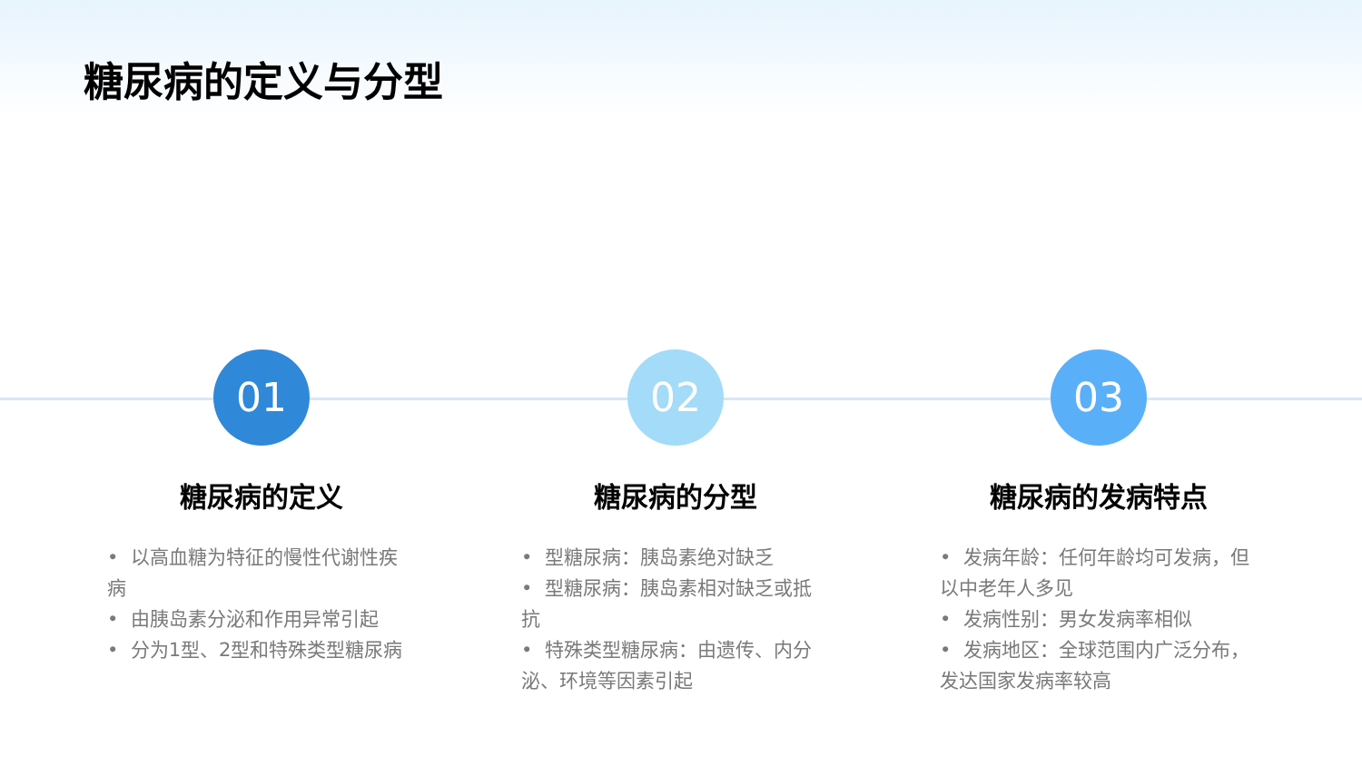糖尿病的定义与分型
01
糖尿病的定义
• 以高血糖为特征的慢性代谢性疾病
• 由胰岛素分泌和作用异常引起
• 分为1型、2型和特殊类型糖尿病
02
糖尿病的分型
• 型糖尿病：胰岛素绝对缺乏
• 型糖尿病：胰岛素相对缺乏或抵抗
• 特殊类型糖尿病：由遗传、内分泌、环境等因素引起
03
糖尿病的发病特点
• 发病年龄：任何年龄均可发病，但以中老年人多见
• 发病性别：男女发病率相似
• 发病地区：全球范围内广泛分布，发达国家发病率较高